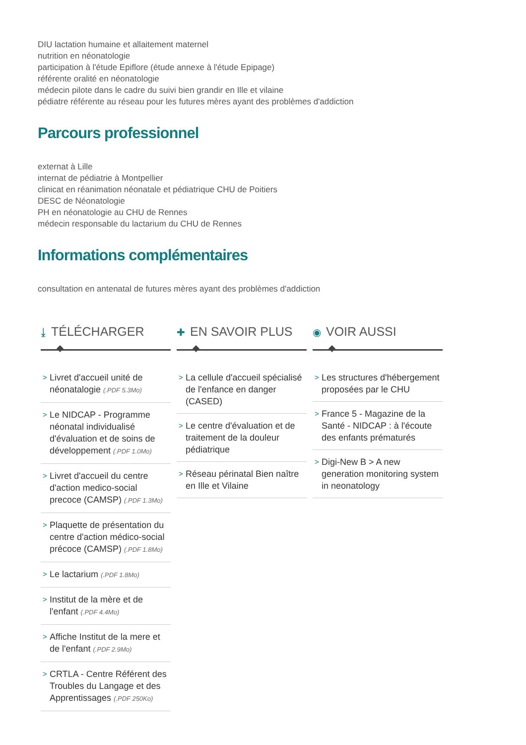DIU lactation humaine et allaitement maternel
nutrition en néonatologie
participation à l'étude Epiflore (étude annexe à l'étude Epipage)
référente oralité en néonatologie
médecin pilote dans le cadre du suivi bien grandir en Ille et vilaine
pédiatre référente au réseau pour les futures mères ayant des problèmes d'addiction
Parcours professionnel
externat à Lille
internat de pédiatrie à Montpellier
clinicat en réanimation néonatale et pédiatrique CHU de Poitiers
DESC de Néonatologie
PH en néonatologie au CHU de Rennes
médecin responsable du lactarium du CHU de Rennes
Informations complémentaires
consultation en antenatal de futures mères ayant des problèmes d'addiction
⤓ TÉLÉCHARGER
> Livret d'accueil unité de néonatalogie (.PDF 5.3Mo)
> Le NIDCAP - Programme néonatal individualisé d'évaluation et de soins de développement (.PDF 1.0Mo)
> Livret d'accueil du centre d'action medico-social precoce (CAMSP) (.PDF 1.3Mo)
> Plaquette de présentation du centre d'action médico-social précoce (CAMSP) (.PDF 1.8Mo)
> Le lactarium (.PDF 1.8Mo)
> Institut de la mère et de l'enfant (.PDF 4.4Mo)
> Affiche Institut de la mere et de l'enfant (.PDF 2.9Mo)
> CRTLA - Centre Référent des Troubles du Langage et des Apprentissages (.PDF 250Ko)
✚ EN SAVOIR PLUS
> La cellule d'accueil spécialisé de l'enfance en danger (CASED)
> Le centre d'évaluation et de traitement de la douleur pédiatrique
> Réseau périnatal Bien naître en Ille et Vilaine
◉ VOIR AUSSI
> Les structures d'hébergement proposées par le CHU
> France 5 - Magazine de la Santé - NIDCAP : à l'écoute des enfants prématurés
> Digi-New B > A new generation monitoring system in neonatology